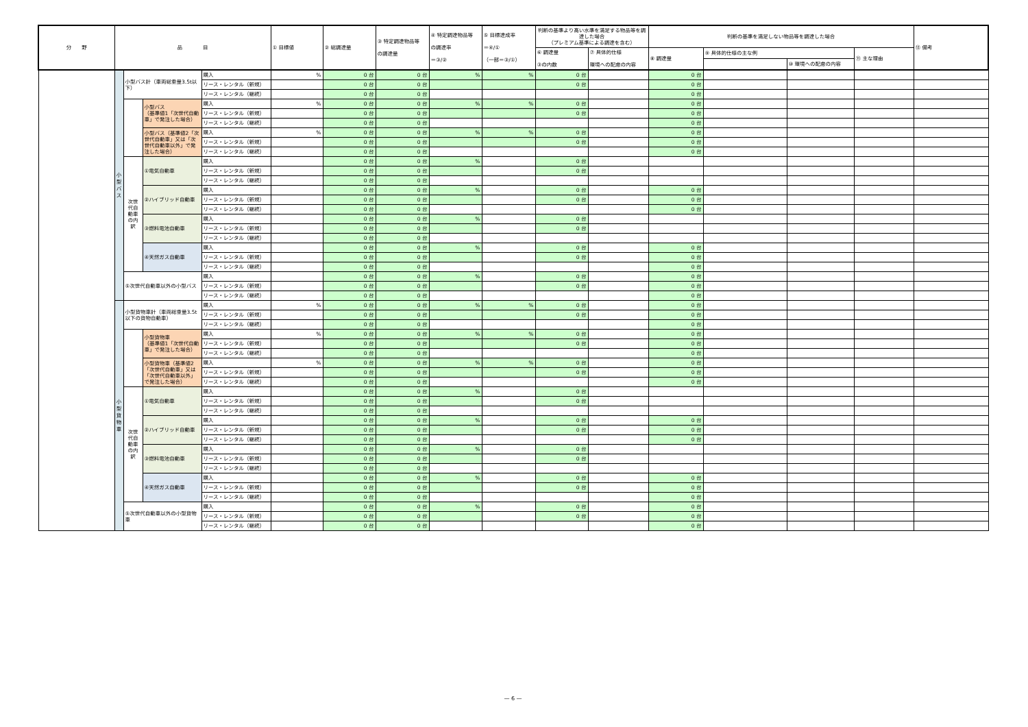| 分 野 | 品 目 | | | | ① 目標値 | ② 総調達量 | ③ 特定調達物品等 の調達量 | ④ 特定調達物品等 の調達率 ＝③/② | ⑤ 目標達成率 ＝④/① （一部＝③/①） | 判断の基準より高い水準を満足する物品等を調達した場合 （プレミアム基準による調達を含む） | | 判断の基準を満足しない物品等を調達した場合 | | | | ⑫ 備考 |
| --- | --- | --- | --- | --- | --- | --- | --- | --- | --- | --- | --- | --- | --- | --- | --- | --- |
| | | | | | | | | | | ⑥ 調達量 ③の内数 | ⑦ 具体的仕様 環境への配慮の内容 | ⑧ 調達量 | ⑨ 具体的仕様の主な例 | | ⑪ 主な理由 | |
| | | | | | | | | | | | | | | ⑩ 環境への配慮の内容 | | |
| | 小 型 バ ス | 小型バス計（車両総重量3.5t以下） | | 購入 | % | 0 台 | 0 台 | % | % | 0 台 | | 0 台 | | | | |
| | | | | リース・レンタル（新規） | | 0 台 | 0 台 | | | 0 台 | | 0 台 | | | | |
| | | | | リース・レンタル（継続） | | 0 台 | 0 台 | | | | | 0 台 | | | | |
| | | | 小型バス （基準値1「次世代自動車」で発注した場合） | 購入 | % | 0 台 | 0 台 | % | % | 0 台 | | 0 台 | | | | |
| | | | | リース・レンタル（新規） | | 0 台 | 0 台 | | | 0 台 | | 0 台 | | | | |
| | | | | リース・レンタル（継続） | | 0 台 | 0 台 | | | | | 0 台 | | | | |
| | | | 小型バス（基準値2「次世代自動車」又は「次世代自動車以外」で発注した場合） | 購入 | % | 0 台 | 0 台 | % | % | 0 台 | | 0 台 | | | | |
| | | | | リース・レンタル（新規） | | 0 台 | 0 台 | | | 0 台 | | 0 台 | | | | |
| | | | | リース・レンタル（継続） | | 0 台 | 0 台 | | | | | 0 台 | | | | |
| | | 次世 代自 動車 の内 訳 | ①電気自動車 | 購入 | | 0 台 | 0 台 | % | | 0 台 | | | | | | |
| | | | | リース・レンタル（新規） | | 0 台 | 0 台 | | | 0 台 | | | | | | |
| | | | | リース・レンタル（継続） | | 0 台 | 0 台 | | | | | | | | | |
| | | | ②ハイブリッド自動車 | 購入 | | 0 台 | 0 台 | % | | 0 台 | | 0 台 | | | | |
| | | | | リース・レンタル（新規） | | 0 台 | 0 台 | | | 0 台 | | 0 台 | | | | |
| | | | | リース・レンタル（継続） | | 0 台 | 0 台 | | | | | 0 台 | | | | |
| | | | ③燃料電池自動車 | 購入 | | 0 台 | 0 台 | % | | 0 台 | | | | | | |
| | | | | リース・レンタル（新規） | | 0 台 | 0 台 | | | 0 台 | | | | | | |
| | | | | リース・レンタル（継続） | | 0 台 | 0 台 | | | | | | | | | |
| | | | ④天然ガス自動車 | 購入 | | 0 台 | 0 台 | % | | 0 台 | | 0 台 | | | | |
| | | | | リース・レンタル（新規） | | 0 台 | 0 台 | | | 0 台 | | 0 台 | | | | |
| | | | | リース・レンタル（継続） | | 0 台 | 0 台 | | | | | 0 台 | | | | |
| | | ⑤次世代自動車以外の小型バス | | 購入 | | 0 台 | 0 台 | % | | 0 台 | | 0 台 | | | | |
| | | | | リース・レンタル（新規） | | 0 台 | 0 台 | | | 0 台 | | 0 台 | | | | |
| | | | | リース・レンタル（継続） | | 0 台 | 0 台 | | | | | 0 台 | | | | |
| | 小 型 貨 物 車 | 小型貨物車計（車両総重量3.5t以下の貨物自動車） | | 購入 | % | 0 台 | 0 台 | % | % | 0 台 | | 0 台 | | | | |
| | | | | リース・レンタル（新規） | | 0 台 | 0 台 | | | 0 台 | | 0 台 | | | | |
| | | | | リース・レンタル（継続） | | 0 台 | 0 台 | | | | | 0 台 | | | | |
| | | | 小型貨物車 （基準値1「次世代自動車」で発注した場合） | 購入 | % | 0 台 | 0 台 | % | % | 0 台 | | 0 台 | | | | |
| | | | | リース・レンタル（新規） | | 0 台 | 0 台 | | | 0 台 | | 0 台 | | | | |
| | | | | リース・レンタル（継続） | | 0 台 | 0 台 | | | | | 0 台 | | | | |
| | | | 小型貨物車（基準値2「次世代自動車」又は「次世代自動車以外」で発注した場合） | 購入 | % | 0 台 | 0 台 | % | % | 0 台 | | 0 台 | | | | |
| | | | | リース・レンタル（新規） | | 0 台 | 0 台 | | | 0 台 | | 0 台 | | | | |
| | | | | リース・レンタル（継続） | | 0 台 | 0 台 | | | | | 0 台 | | | | |
| | | 次世 代自 動車 の内 訳 | ①電気自動車 | 購入 | | 0 台 | 0 台 | % | | 0 台 | | | | | | |
| | | | | リース・レンタル（新規） | | 0 台 | 0 台 | | | 0 台 | | | | | | |
| | | | | リース・レンタル（継続） | | 0 台 | 0 台 | | | | | | | | | |
| | | | ②ハイブリッド自動車 | 購入 | | 0 台 | 0 台 | % | | 0 台 | | 0 台 | | | | |
| | | | | リース・レンタル（新規） | | 0 台 | 0 台 | | | 0 台 | | 0 台 | | | | |
| | | | | リース・レンタル（継続） | | 0 台 | 0 台 | | | | | 0 台 | | | | |
| | | | ③燃料電池自動車 | 購入 | | 0 台 | 0 台 | % | | 0 台 | | | | | | |
| | | | | リース・レンタル（新規） | | 0 台 | 0 台 | | | 0 台 | | | | | | |
| | | | | リース・レンタル（継続） | | 0 台 | 0 台 | | | | | | | | | |
| | | | ④天然ガス自動車 | 購入 | | 0 台 | 0 台 | % | | 0 台 | | 0 台 | | | | |
| | | | | リース・レンタル（新規） | | 0 台 | 0 台 | | | 0 台 | | 0 台 | | | | |
| | | | | リース・レンタル（継続） | | 0 台 | 0 台 | | | | | 0 台 | | | | |
| | | ⑤次世代自動車以外の小型貨物車 | | 購入 | | 0 台 | 0 台 | % | | 0 台 | | 0 台 | | | | |
| | | | | リース・レンタル（新規） | | 0 台 | 0 台 | | | 0 台 | | 0 台 | | | | |
| | | | | リース・レンタル（継続） | | 0 台 | 0 台 | | | | | 0 台 | | | | |
— 6 —